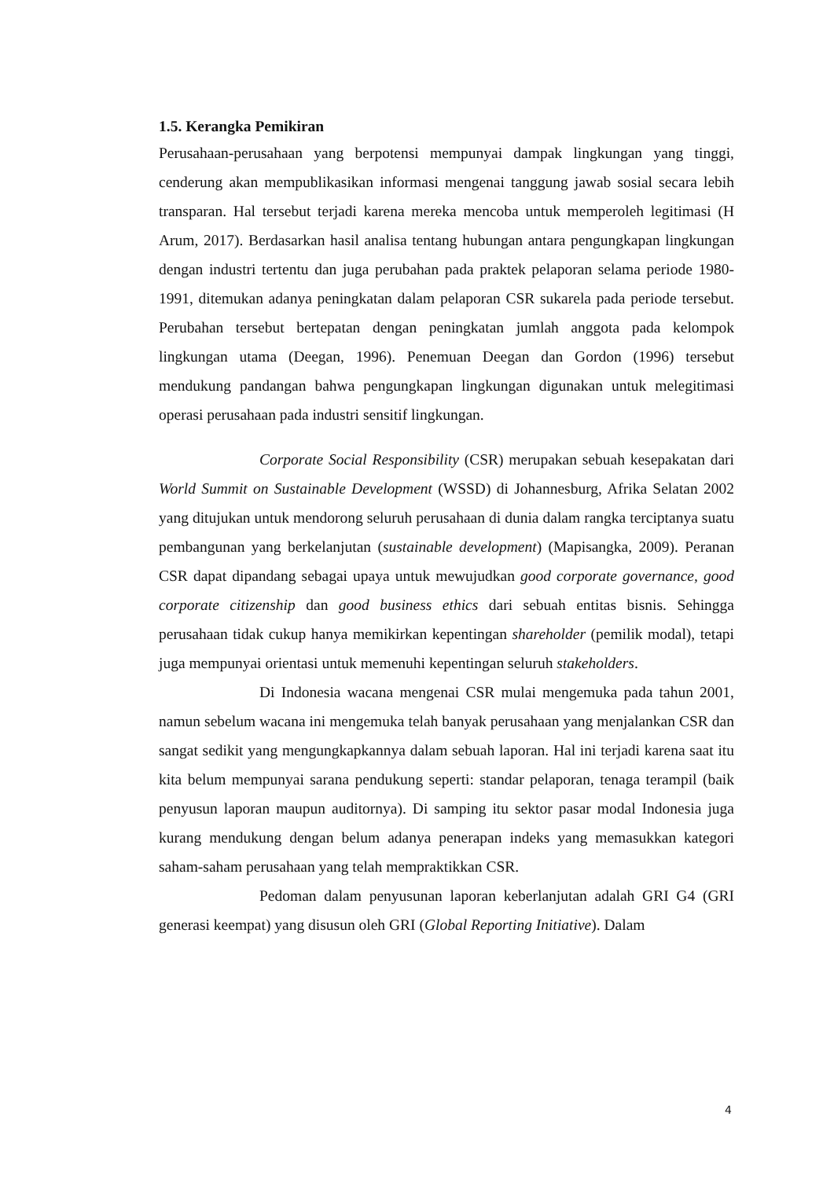1.5. Kerangka Pemikiran
Perusahaan-perusahaan yang berpotensi mempunyai dampak lingkungan yang tinggi, cenderung akan mempublikasikan informasi mengenai tanggung jawab sosial secara lebih transparan. Hal tersebut terjadi karena mereka mencoba untuk memperoleh legitimasi (H Arum, 2017). Berdasarkan hasil analisa tentang hubungan antara pengungkapan lingkungan dengan industri tertentu dan juga perubahan pada praktek pelaporan selama periode 1980-1991, ditemukan adanya peningkatan dalam pelaporan CSR sukarela pada periode tersebut. Perubahan tersebut bertepatan dengan peningkatan jumlah anggota pada kelompok lingkungan utama (Deegan, 1996). Penemuan Deegan dan Gordon (1996) tersebut mendukung pandangan bahwa pengungkapan lingkungan digunakan untuk melegitimasi operasi perusahaan pada industri sensitif lingkungan.
Corporate Social Responsibility (CSR) merupakan sebuah kesepakatan dari World Summit on Sustainable Development (WSSD) di Johannesburg, Afrika Selatan 2002 yang ditujukan untuk mendorong seluruh perusahaan di dunia dalam rangka terciptanya suatu pembangunan yang berkelanjutan (sustainable development) (Mapisangka, 2009). Peranan CSR dapat dipandang sebagai upaya untuk mewujudkan good corporate governance, good corporate citizenship dan good business ethics dari sebuah entitas bisnis. Sehingga perusahaan tidak cukup hanya memikirkan kepentingan shareholder (pemilik modal), tetapi juga mempunyai orientasi untuk memenuhi kepentingan seluruh stakeholders.
Di Indonesia wacana mengenai CSR mulai mengemuka pada tahun 2001, namun sebelum wacana ini mengemuka telah banyak perusahaan yang menjalankan CSR dan sangat sedikit yang mengungkapkannya dalam sebuah laporan. Hal ini terjadi karena saat itu kita belum mempunyai sarana pendukung seperti: standar pelaporan, tenaga terampil (baik penyusun laporan maupun auditornya). Di samping itu sektor pasar modal Indonesia juga kurang mendukung dengan belum adanya penerapan indeks yang memasukkan kategori saham-saham perusahaan yang telah mempraktikkan CSR.
Pedoman dalam penyusunan laporan keberlanjutan adalah GRI G4 (GRI generasi keempat) yang disusun oleh GRI (Global Reporting Initiative). Dalam
4